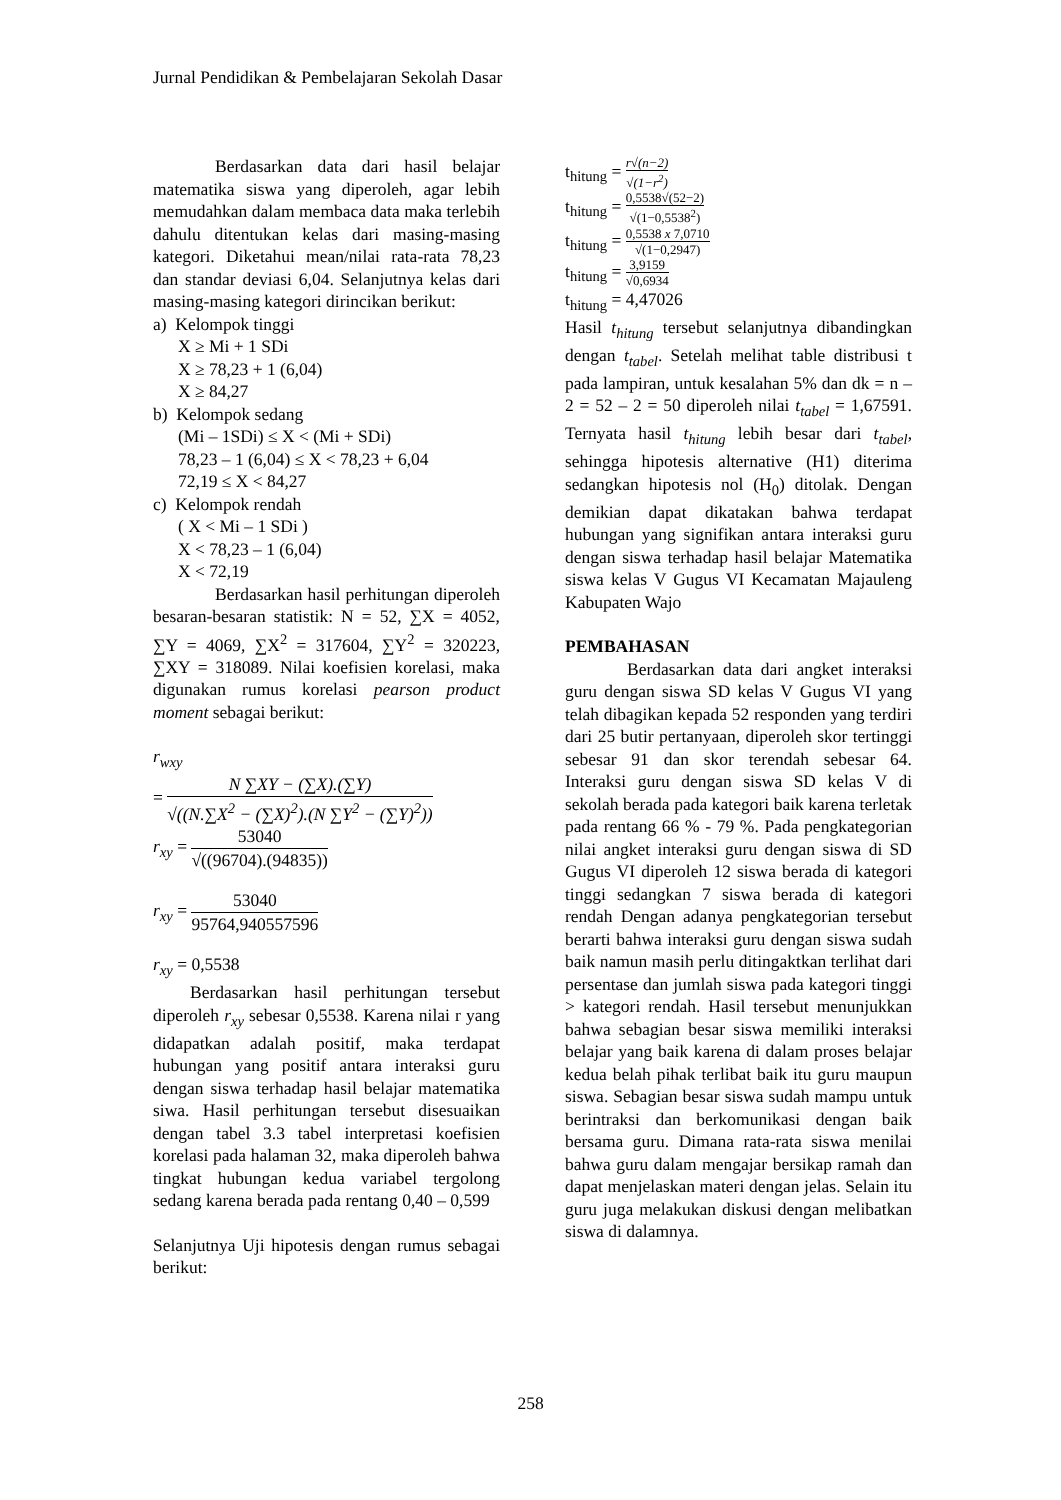Jurnal Pendidikan & Pembelajaran Sekolah Dasar
Berdasarkan data dari hasil belajar matematika siswa yang diperoleh, agar lebih memudahkan dalam membaca data maka terlebih dahulu ditentukan kelas dari masing-masing kategori. Diketahui mean/nilai rata-rata 78,23 dan standar deviasi 6,04. Selanjutnya kelas dari masing-masing kategori dirincikan berikut:
a) Kelompok tinggi
X ≥ Mi + 1 SDi
X ≥ 78,23 + 1 (6,04)
X ≥ 84,27
b) Kelompok sedang
(Mi – 1SDi) ≤ X < (Mi + SDi)
78,23 – 1 (6,04) ≤ X < 78,23 + 6,04
72,19 ≤ X < 84,27
c) Kelompok rendah
( X < Mi – 1 SDi )
X < 78,23 – 1 (6,04)
X < 72,19
Berdasarkan hasil perhitungan diperoleh besaran-besaran statistik: N = 52, ∑X = 4052, ∑Y = 4069, ∑X<sup>2</sup> = 317604, ∑Y<sup>2</sup> = 320223, ∑XY = 318089. Nilai koefisien korelasi, maka digunakan rumus korelasi pearson product moment sebagai berikut:
r<sub>wxy</sub>
= N ∑XY − (∑X).(∑Y) √((N.∑X<sup>2</sup> − (∑X)<sup>2</sup>).(N ∑Y<sup>2</sup> − (∑Y)<sup>2</sup>))
r<sub>xy</sub> = 53040 √((96704).(94835))
r<sub>xy</sub> = 53040 95764,940557596
r<sub>xy</sub> = 0,5538
Berdasarkan hasil perhitungan tersebut diperoleh r<sub>xy</sub> sebesar 0,5538. Karena nilai r yang didapatkan adalah positif, maka terdapat hubungan yang positif antara interaksi guru dengan siswa terhadap hasil belajar matematika siwa. Hasil perhitungan tersebut disesuaikan dengan tabel 3.3 tabel interpretasi koefisien korelasi pada halaman 32, maka diperoleh bahwa tingkat hubungan kedua variabel tergolong sedang karena berada pada rentang 0,40 – 0,599
Selanjutnya Uji hipotesis dengan rumus sebagai berikut:
t<sub>hitung</sub> = r√(n−2) √(1−r<sup>2</sup>)
t<sub>hitung</sub> = 0,5538√(52−2) √(1−0,5538<sup>2</sup>)
t<sub>hitung</sub> = 0,5538 x 7,0710 √(1−0,2947)
t<sub>hitung</sub> = 3,9159 √0,6934
t<sub>hitung</sub> = 4,47026
Hasil t<sub>hitung</sub> tersebut selanjutnya dibandingkan dengan t<sub>tabel</sub>. Setelah melihat table distribusi t pada lampiran, untuk kesalahan 5% dan dk = n – 2 = 52 – 2 = 50 diperoleh nilai t<sub>tabel</sub> = 1,67591. Ternyata hasil t<sub>hitung</sub> lebih besar dari t<sub>tabel</sub>, sehingga hipotesis alternative (H1) diterima sedangkan hipotesis nol (H<sub>0</sub>) ditolak. Dengan demikian dapat dikatakan bahwa terdapat hubungan yang signifikan antara interaksi guru dengan siswa terhadap hasil belajar Matematika siswa kelas V Gugus VI Kecamatan Majauleng Kabupaten Wajo
PEMBAHASAN
Berdasarkan data dari angket interaksi guru dengan siswa SD kelas V Gugus VI yang telah dibagikan kepada 52 responden yang terdiri dari 25 butir pertanyaan, diperoleh skor tertinggi sebesar 91 dan skor terendah sebesar 64. Interaksi guru dengan siswa SD kelas V di sekolah berada pada kategori baik karena terletak pada rentang 66 % - 79 %. Pada pengkategorian nilai angket interaksi guru dengan siswa di SD Gugus VI diperoleh 12 siswa berada di kategori tinggi sedangkan 7 siswa berada di kategori rendah Dengan adanya pengkategorian tersebut berarti bahwa interaksi guru dengan siswa sudah baik namun masih perlu ditingaktkan terlihat dari persentase dan jumlah siswa pada kategori tinggi > kategori rendah. Hasil tersebut menunjukkan bahwa sebagian besar siswa memiliki interaksi belajar yang baik karena di dalam proses belajar kedua belah pihak terlibat baik itu guru maupun siswa. Sebagian besar siswa sudah mampu untuk berintraksi dan berkomunikasi dengan baik bersama guru. Dimana rata-rata siswa menilai bahwa guru dalam mengajar bersikap ramah dan dapat menjelaskan materi dengan jelas. Selain itu guru juga melakukan diskusi dengan melibatkan siswa di dalamnya.
258